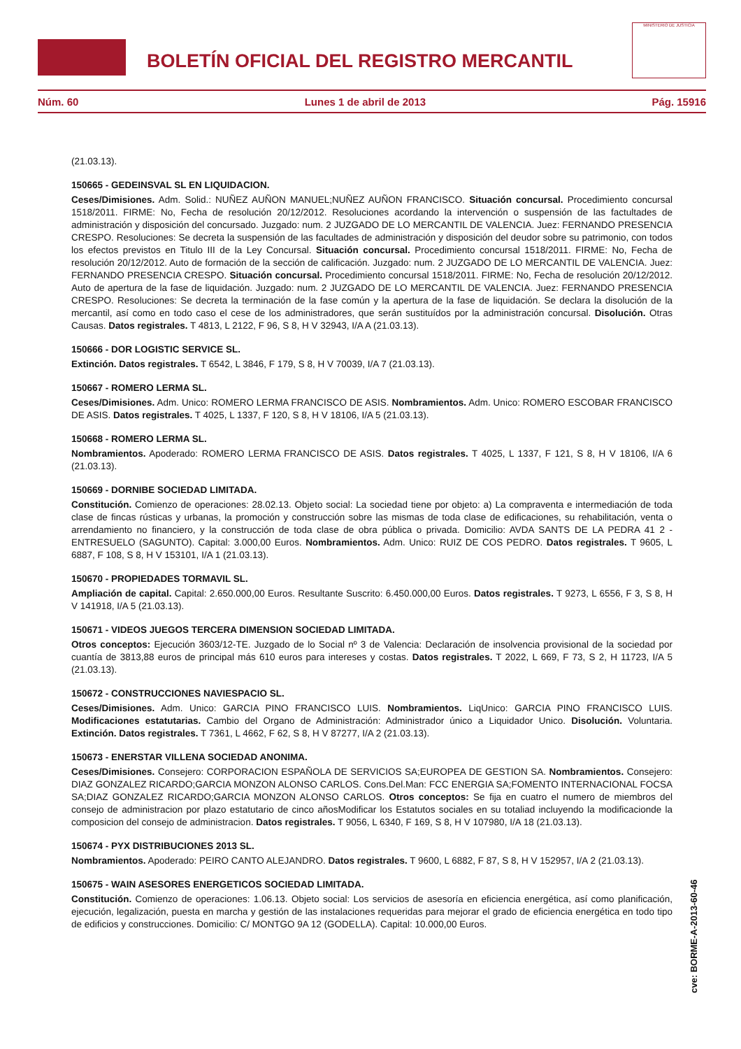BOLETÍN OFICIAL DEL REGISTRO MERCANTIL
MINISTERIO DE JUSTICIA
Núm. 60 Lunes 1 de abril de 2013 Pág. 15916
(21.03.13).
150665 - GEDEINSVAL SL EN LIQUIDACION.
Ceses/Dimisiones. Adm. Solid.: NUÑEZ AUÑON MANUEL;NUÑEZ AUÑON FRANCISCO. Situación concursal. Procedimiento concursal 1518/2011. FIRME: No, Fecha de resolución 20/12/2012. Resoluciones acordando la intervención o suspensión de las factultades de administración y disposición del concursado. Juzgado: num. 2 JUZGADO DE LO MERCANTIL DE VALENCIA. Juez: FERNANDO PRESENCIA CRESPO. Resoluciones: Se decreta la suspensión de las facultades de administración y disposición del deudor sobre su patrimonio, con todos los efectos previstos en Titulo III de la Ley Concursal. Situación concursal. Procedimiento concursal 1518/2011. FIRME: No, Fecha de resolución 20/12/2012. Auto de formación de la sección de calificación. Juzgado: num. 2 JUZGADO DE LO MERCANTIL DE VALENCIA. Juez: FERNANDO PRESENCIA CRESPO. Situación concursal. Procedimiento concursal 1518/2011. FIRME: No, Fecha de resolución 20/12/2012. Auto de apertura de la fase de liquidación. Juzgado: num. 2 JUZGADO DE LO MERCANTIL DE VALENCIA. Juez: FERNANDO PRESENCIA CRESPO. Resoluciones: Se decreta la terminación de la fase común y la apertura de la fase de liquidación. Se declara la disolución de la mercantil, así como en todo caso el cese de los administradores, que serán sustituídos por la administración concursal. Disolución. Otras Causas. Datos registrales. T 4813, L 2122, F 96, S 8, H V 32943, I/A A (21.03.13).
150666 - DOR LOGISTIC SERVICE SL.
Extinción. Datos registrales. T 6542, L 3846, F 179, S 8, H V 70039, I/A 7 (21.03.13).
150667 - ROMERO LERMA SL.
Ceses/Dimisiones. Adm. Unico: ROMERO LERMA FRANCISCO DE ASIS. Nombramientos. Adm. Unico: ROMERO ESCOBAR FRANCISCO DE ASIS. Datos registrales. T 4025, L 1337, F 120, S 8, H V 18106, I/A 5 (21.03.13).
150668 - ROMERO LERMA SL.
Nombramientos. Apoderado: ROMERO LERMA FRANCISCO DE ASIS. Datos registrales. T 4025, L 1337, F 121, S 8, H V 18106, I/A 6 (21.03.13).
150669 - DORNIBE SOCIEDAD LIMITADA.
Constitución. Comienzo de operaciones: 28.02.13. Objeto social: La sociedad tiene por objeto: a) La compraventa e intermediación de toda clase de fincas rústicas y urbanas, la promoción y construcción sobre las mismas de toda clase de edificaciones, su rehabilitación, venta o arrendamiento no financiero, y la construcción de toda clase de obra pública o privada. Domicilio: AVDA SANTS DE LA PEDRA 41 2 - ENTRESUELO (SAGUNTO). Capital: 3.000,00 Euros. Nombramientos. Adm. Unico: RUIZ DE COS PEDRO. Datos registrales. T 9605, L 6887, F 108, S 8, H V 153101, I/A 1 (21.03.13).
150670 - PROPIEDADES TORMAVIL SL.
Ampliación de capital. Capital: 2.650.000,00 Euros. Resultante Suscrito: 6.450.000,00 Euros. Datos registrales. T 9273, L 6556, F 3, S 8, H V 141918, I/A 5 (21.03.13).
150671 - VIDEOS JUEGOS TERCERA DIMENSION SOCIEDAD LIMITADA.
Otros conceptos: Ejecución 3603/12-TE. Juzgado de lo Social nº 3 de Valencia: Declaración de insolvencia provisional de la sociedad por cuantía de 3813,88 euros de principal más 610 euros para intereses y costas. Datos registrales. T 2022, L 669, F 73, S 2, H 11723, I/A 5 (21.03.13).
150672 - CONSTRUCCIONES NAVIESPACIO SL.
Ceses/Dimisiones. Adm. Unico: GARCIA PINO FRANCISCO LUIS. Nombramientos. LiqUnico: GARCIA PINO FRANCISCO LUIS. Modificaciones estatutarias. Cambio del Organo de Administración: Administrador único a Liquidador Unico. Disolución. Voluntaria. Extinción. Datos registrales. T 7361, L 4662, F 62, S 8, H V 87277, I/A 2 (21.03.13).
150673 - ENERSTAR VILLENA SOCIEDAD ANONIMA.
Ceses/Dimisiones. Consejero: CORPORACION ESPAÑOLA DE SERVICIOS SA;EUROPEA DE GESTION SA. Nombramientos. Consejero: DIAZ GONZALEZ RICARDO;GARCIA MONZON ALONSO CARLOS. Cons.Del.Man: FCC ENERGIA SA;FOMENTO INTERNACIONAL FOCSA SA;DIAZ GONZALEZ RICARDO;GARCIA MONZON ALONSO CARLOS. Otros conceptos: Se fija en cuatro el numero de miembros del consejo de administracion por plazo estatutario de cinco añosModificar los Estatutos sociales en su totaliad incluyendo la modificacionde la composicion del consejo de administracion. Datos registrales. T 9056, L 6340, F 169, S 8, H V 107980, I/A 18 (21.03.13).
150674 - PYX DISTRIBUCIONES 2013 SL.
Nombramientos. Apoderado: PEIRO CANTO ALEJANDRO. Datos registrales. T 9600, L 6882, F 87, S 8, H V 152957, I/A 2 (21.03.13).
150675 - WAIN ASESORES ENERGETICOS SOCIEDAD LIMITADA.
Constitución. Comienzo de operaciones: 1.06.13. Objeto social: Los servicios de asesoría en eficiencia energética, así como planificación, ejecución, legalización, puesta en marcha y gestión de las instalaciones requeridas para mejorar el grado de eficiencia energética en todo tipo de edificios y construcciones. Domicilio: C/ MONTGO 9A 12 (GODELLA). Capital: 10.000,00 Euros.
cve: BORME-A-2013-60-46